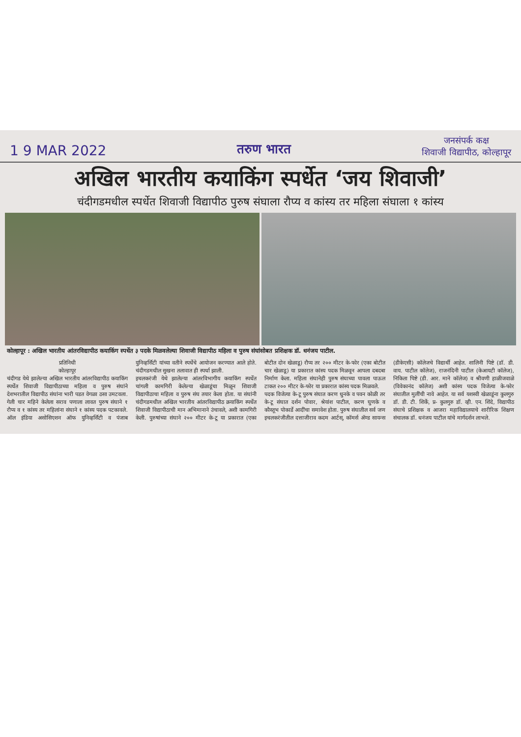1 9 MAR 2022
तरुण भारत
जनसंपर्क कक्ष
शिवाजी विद्यापीठ, कोल्हापूर
अखिल भारतीय कयाकिंग स्पर्धेत ‘जय शिवाजी’
चंदीगडमधील स्पर्धेत शिवाजी विद्यापीठ पुरुष संघाला रौप्य व कांस्य तर महिला संघाला १ कांस्य
कोल्हापूर : अखिल भारतीय आंतरविद्यापीठ कयाकिंग स्पर्धेत ३ पदके मिळवलेल्या शिवाजी विद्यापीठ महिला व पुरुष संघांसोबत प्रशिक्षक डॉ. धनंजय पाटील.
प्रतिनिधी
कोल्हापूर
चंदीगड येथे झालेल्या अखिल भारतीय आंतरविद्यापीठ कयाकिंग स्पर्धेत शिवाजी विद्यापीठाच्या महिला व पुरुष संघांने देशभरातील विद्यापीठ संघांना भारी पडत वेगळा ठसा उमटवला. गेली चार महिने केलेला सराव पणाला लावत पुरुष संघाने १ रौप्य व १ कांस्य तर महिलांना संघाने १ कांस्य पदक पटकावले. ऑल इंडिया असोसिएशन ऑफ युनिव्हर्सिटी व पंजाब युनिव्हर्सिटी यांच्या वतीने स्पर्धेचे आयोजन करण्यात आले होते. चंदीगडमधील सुखना तलावात ही स्पर्धा झाली.
इचलकरंजी येथे झालेल्या आंतरविभागीय कयाकिंग स्पर्धेत चांगली कामगिरी केलेल्या खेळाडूंचा मिळून शिवाजी विद्यापीठाचा महिला व पुरुष संघ तयार केला होता. या संघांनी चंदीगडमधील अखिल भारतीय आंतरविद्यापीठ क्रयाकिंग स्पर्धेत शिवाजी विद्यापीठाची मान अभिमानाने उंचावले, अशी कामगिरी केली. पुरुषांच्या संघाने २०० मीटर के-टू या प्रकारात (एका बोटीत दोन खेळाडू) रौप्य तर २०० मीटर के-फोर (एका बोटीत चार खेळाडू) या प्रकारात कांस्य पदक मिळवून आपला दबदबा निर्माण केला. महिला संघानेही पुरुष संघाच्या पावला पाऊल टाकत २०० मीटर के-फोर या प्रकारात कांस्य पदक मिळवले.
पदक विजेत्या के-टू पुरुष संघात करण धुनके व पवन कोळी तर के-टू संघात दर्शन पोवार, श्रेयांश पाटील, करण घुणके व कौस्तूभ पोकार्डे आदींचा समावेश होता. पुरुष संघातील सर्व जण इचलकरंजीतील दत्ताजीराव कदम आर्टस्, कॉमर्स ॲण्ड सायन्स (डीकेएसी) कॉलेजचे विद्यार्थी आहेत. शालिनी पिष्टे (डॉ. डी. वाय. पाटील कॉलेज), राजनंदिनी पाटील (केआयटी कॉलेज), निकिता पिष्टे (डी. आर. माने कॉलेज) व श्रीवणी हाळीजवाळे (विवेकानंद कॉलेज) अशी कांस्य पदक विजेत्या के-फोर संघातील मुलींची नावे आहेत. या सर्व यशस्वी खेळाडूंना कुलगुरु डॉ. डी. टी. शिर्के, प्र- कुलगुरु डॉ. व्ही. एन. शिंदे, विद्यापीठ संघाचे प्रशिक्षक व आजरा महाविद्यालयाचे शारीरिक शिक्षण संचालक डॉ. धनंजय पाटील यांचे मार्गदर्शन लाभले.